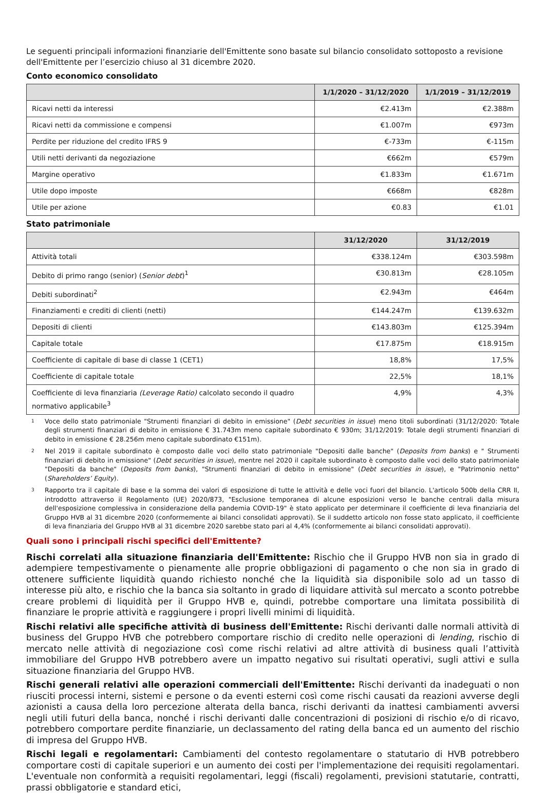Le seguenti principali informazioni finanziarie dell'Emittente sono basate sul bilancio consolidato sottoposto a revisione dell'Emittente per l’esercizio chiuso al 31 dicembre 2020.
Conto economico consolidato
| | 1/1/2020 – 31/12/2020 | 1/1/2019 – 31/12/2019 |
| --- | --- | --- |
| Ricavi netti da interessi | €2.413m | €2.388m |
| Ricavi netti da commissione e compensi | €1.007m | €973m |
| Perdite per riduzione del credito IFRS 9 | €-733m | €-115m |
| Utili netti derivanti da negoziazione | €662m | €579m |
| Margine operativo | €1.833m | €1.671m |
| Utile dopo imposte | €668m | €828m |
| Utile per azione | €0.83 | €1.01 |
Stato patrimoniale
| | 31/12/2020 | 31/12/2019 |
| --- | --- | --- |
| Attività totali | €338.124m | €303.598m |
| Debito di primo rango (senior) ( Senior debt )<sup>1</sup> | €30.813m | €28.105m |
| Debiti subordinati<sup>2</sup> | €2.943m | €464m |
| Finanziamenti e crediti di clienti (netti) | €144.247m | €139.632m |
| Depositi di clienti | €143.803m | €125.394m |
| Capitale totale | €17.875m | €18.915m |
| Coefficiente di capitale di base di classe 1 (CET1) | 18,8% | 17,5% |
| Coefficiente di capitale totale | 22,5% | 18,1% |
| Coefficiente di leva finanziaria (Leverage Ratio) calcolato secondo il quadro normativo applicabile<sup>3</sup> | 4,9% | 4,3% |
1 Voce dello stato patrimoniale "Strumenti finanziari di debito in emissione" (Debt securities in issue) meno titoli subordinati (31/12/2020: Totale degli strumenti finanziari di debito in emissione € 31.743m meno capitale subordinato € 930m; 31/12/2019: Totale degli strumenti finanziari di debito in emissione € 28.256m meno capitale subordinato €151m).
2 Nel 2019 il capitale subordinato è composto dalle voci dello stato patrimoniale "Depositi dalle banche" (Deposits from banks) e " Strumenti finanziari di debito in emissione" (Debt securities in issue), mentre nel 2020 il capitale subordinato è composto dalle voci dello stato patrimoniale "Depositi da banche" (Deposits from banks), "Strumenti finanziari di debito in emissione" (Debt securities in issue), e "Patrimonio netto" (Shareholders’ Equity).
3 Rapporto tra il capitale di base e la somma dei valori di esposizione di tutte le attività e delle voci fuori del bilancio. L'articolo 500b della CRR II, introdotto attraverso il Regolamento (UE) 2020/873, "Esclusione temporanea di alcune esposizioni verso le banche centrali dalla misura dell'esposizione complessiva in considerazione della pandemia COVID-19" è stato applicato per determinare il coefficiente di leva finanziaria del Gruppo HVB al 31 dicembre 2020 (conformemente ai bilanci consolidati approvati). Se il suddetto articolo non fosse stato applicato, il coefficiente di leva finanziaria del Gruppo HVB al 31 dicembre 2020 sarebbe stato pari al 4,4% (conformemente ai bilanci consolidati approvati).
Quali sono i principali rischi specifici dell'Emittente?
Rischi correlati alla situazione finanziaria dell'Emittente: Rischio che il Gruppo HVB non sia in grado di adempiere tempestivamente o pienamente alle proprie obbligazioni di pagamento o che non sia in grado di ottenere sufficiente liquidità quando richiesto nonché che la liquidità sia disponibile solo ad un tasso di interesse più alto, e rischio che la banca sia soltanto in grado di liquidare attività sul mercato a sconto potrebbe creare problemi di liquidità per il Gruppo HVB e, quindi, potrebbe comportare una limitata possibilità di finanziare le proprie attività e raggiungere i propri livelli minimi di liquidità.
Rischi relativi alle specifiche attività di business dell'Emittente: Rischi derivanti dalle normali attività di business del Gruppo HVB che potrebbero comportare rischio di credito nelle operazioni di lending, rischio di mercato nelle attività di negoziazione così come rischi relativi ad altre attività di business quali l’attività immobiliare del Gruppo HVB potrebbero avere un impatto negativo sui risultati operativi, sugli attivi e sulla situazione finanziaria del Gruppo HVB.
Rischi generali relativi alle operazioni commerciali dell'Emittente: Rischi derivanti da inadeguati o non riusciti processi interni, sistemi e persone o da eventi esterni così come rischi causati da reazioni avverse degli azionisti a causa della loro percezione alterata della banca, rischi derivanti da inattesi cambiamenti avversi negli utili futuri della banca, nonché i rischi derivanti dalle concentrazioni di posizioni di rischio e/o di ricavo, potrebbero comportare perdite finanziarie, un declassamento del rating della banca ed un aumento del rischio di impresa del Gruppo HVB.
Rischi legali e regolamentari: Cambiamenti del contesto regolamentare o statutario di HVB potrebbero comportare costi di capitale superiori e un aumento dei costi per l'implementazione dei requisiti regolamentari. L'eventuale non conformità a requisiti regolamentari, leggi (fiscali) regolamenti, previsioni statutarie, contratti, prassi obbligatorie e standard etici,